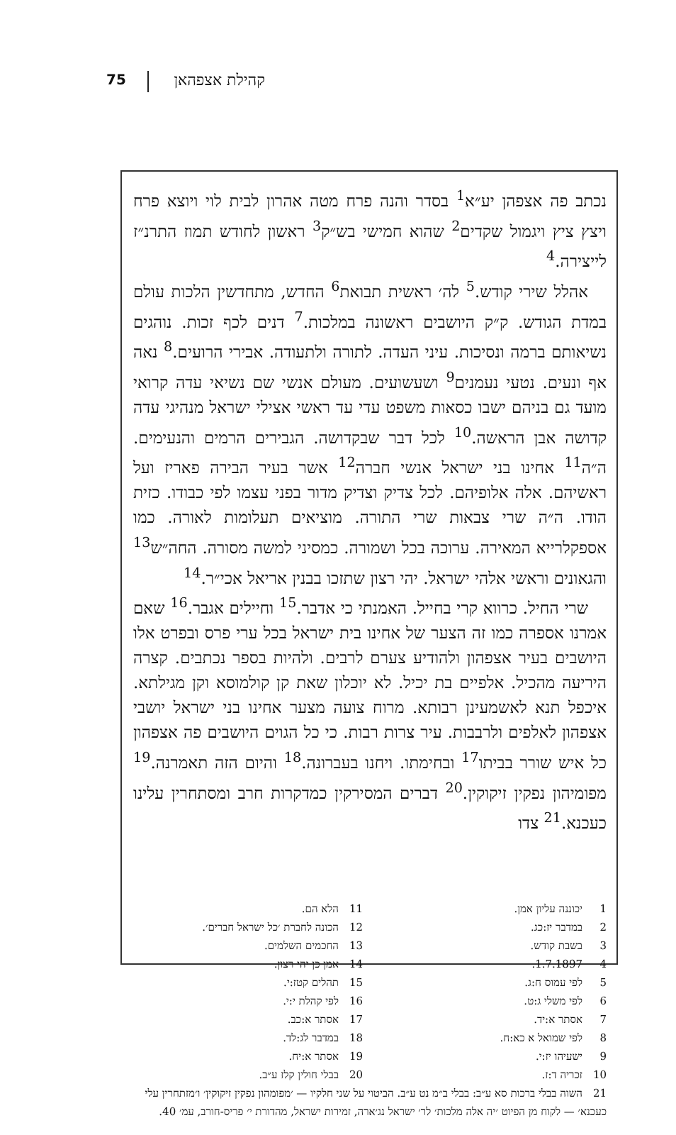קהילת אצפהאן 75
נכתב פה אצפהן יע״א<sup>1</sup> בסדר והנה פרח מטה אהרון לבית לוי ויוצא פרח ויצץ ציץ ויגמול שקדים<sup>2</sup> שהוא חמישי בש״ק<sup>3</sup> ראשון לחודש תמוז התרנ״ז לייצירה.<sup>4</sup>
אהלל שירי קודש.<sup>5</sup> לה׳ ראשית תבואת<sup>6</sup> החדש, מתחדשין הלכות עולם במדת הגודש. ק״ק היושבים ראשונה במלכות.<sup>7</sup> דנים לכף זכות. נוהגים נשיאותם ברמה ונסיכות. עיני העדה. לתורה ולתעודה. אבירי הרועים.<sup>8</sup> נאה אף ונעים. נטעי נעמנים<sup>9</sup> ושעשועים. מעולם אנשי שם נשיאי עדה קרואי מועד גם בניהם ישבו כסאות משפט עדי עד ראשי אצילי ישראל מנהיגי עדה קדושה אבן הראשה.<sup>10</sup> לכל דבר שבקדושה. הגבירים הרמים והנעימים. ה״ה<sup>11</sup> אחינו בני ישראל אנשי חברה<sup>12</sup> אשר בעיר הבירה פאריז ועל ראשיהם. אלה אלופיהם. לכל צדיק וצדיק מדור בפני עצמו לפי כבודו. כזית הודו. ה״ה שרי צבאות שרי התורה. מוציאים תעלומות לאורה. כמו אספקלרייא המאירה. ערוכה בכל ושמורה. כמסיני למשה מסורה. החה״ש<sup>13</sup> והגאונים וראשי אלהי ישראל. יהי רצון שתזכו בבנין אריאל אכי״ר.<sup>14</sup>
שרי החיל. כרווא קרי בחייל. האמנתי כי אדבר.<sup>15</sup> וחיילים אגבר.<sup>16</sup> שאם אמרנו אספרה כמו זה הצער של אחינו בית ישראל בכל ערי פרס ובפרט אלו היושבים בעיר אצפהון ולהודיע צערם לרבים. ולהיות בספר נכתבים. קצרה היריעה מהכיל. אלפיים בת יכיל. לא יוכלון שאת קן קולמוסא וקן מגילתא. איכפל תנא לאשמעינן רבותא. מרוח צועה מצער אחינו בני ישראל יושבי אצפהון לאלפים ולרבבות. עיר צרות רבות. כי כל הגוים היושבים פה אצפהון כל איש שורר בביתו<sup>17</sup> ובחימתו. ויחנו בעברונה.<sup>18</sup> והיום הזה תאמרנה.<sup>19</sup> מפומיהון נפקין זיקוקין.<sup>20</sup> דברים המסירקין כמדקרות חרב ומסתחרין עלינו כעכנא.<sup>21</sup> צדו
1 יכוננה עליון אמן.
2 במדבר יז:כג.
3 בשבת קודש.
4 1.7.1897.
5 לפי עמוס ח:ג.
6 לפי משלי ג:ט.
7 אסתר א:יד.
8 לפי שמואל א כא:ח.
9 ישעיהו יז:י.
10 זכריה ד:ז.
11 הלא הם.
12 הכונה לחברת ׳כל ישראל חברים׳.
13 החכמים השלמים.
14 אמן כן יהי רצון.
15 תהלים קטז:י.
16 לפי קהלת י:י.
17 אסתר א:כב.
18 במדבר לג:לד.
19 אסתר א:יח.
20 בבלי חולין קלז ע״ב.
21 השוה בבלי ברכות סא ע״ב: בבלי ב״מ נט ע״ב. הביטוי על שני חלקיו — ׳מפומהון נפקין זיקוקין׳ ו׳מזתחרין עלי כעכנא׳ — לקוח מן הפיוט ׳יה אלה מלכות׳ לר׳ ישראל נג׳ארה, זמירות ישראל, מהדורת י׳ פריס-חורב, עמ׳ 40.